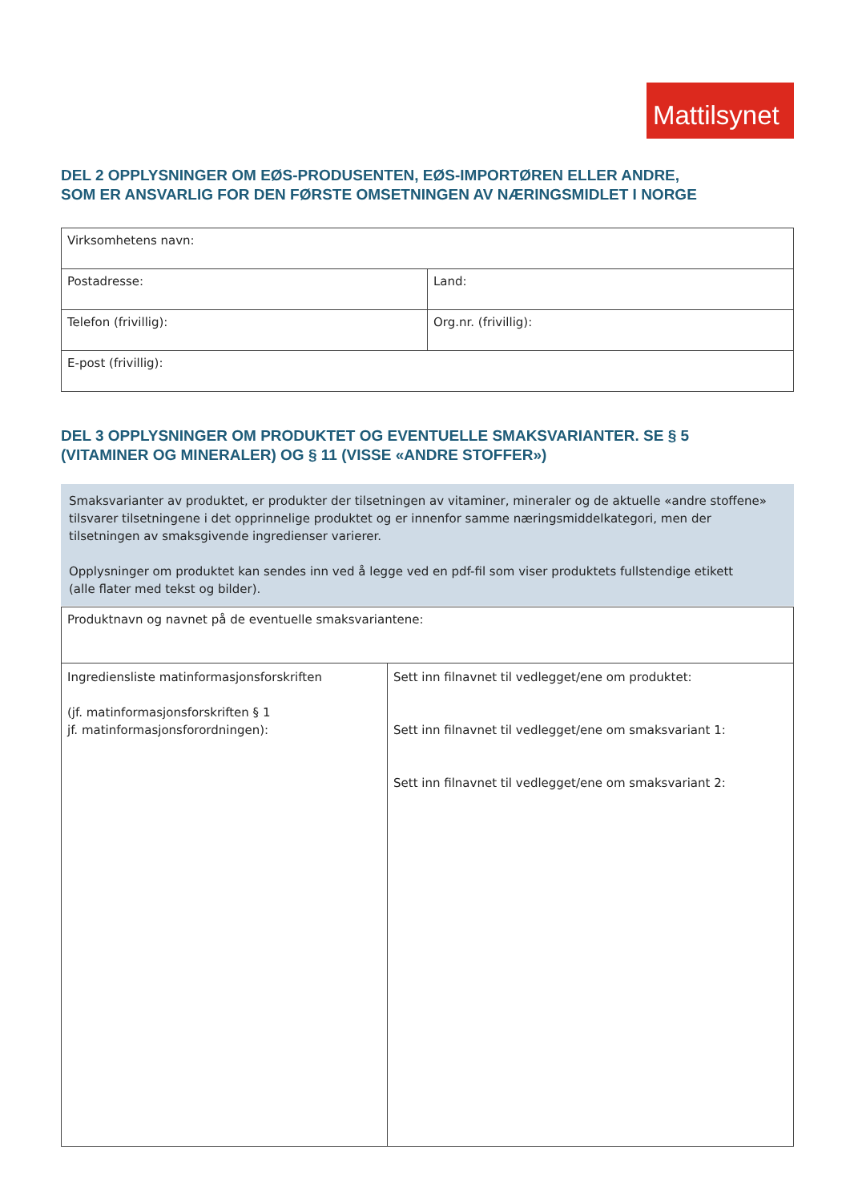Mattilsynet
DEL 2 OPPLYSNINGER OM EØS-PRODUSENTEN, EØS-IMPORTØREN ELLER ANDRE,
SOM ER ANSVARLIG FOR DEN FØRSTE OMSETNINGEN AV NÆRINGSMIDLET I NORGE
| Virksomhetens navn: | |
| Postadresse: | Land: |
| Telefon (frivillig): | Org.nr. (frivillig): |
| E-post (frivillig): | |
DEL 3 OPPLYSNINGER OM PRODUKTET OG EVENTUELLE SMAKSVARIANTER. SE § 5
(VITAMINER OG MINERALER) OG § 11 (VISSE «ANDRE STOFFER»)
Smaksvarianter av produktet, er produkter der tilsetningen av vitaminer, mineraler og de aktuelle «andre stoffene» tilsvarer tilsetningene i det opprinnelige produktet og er innenfor samme næringsmiddelkategori, men der tilsetningen av smaksgivende ingredienser varierer.
Opplysninger om produktet kan sendes inn ved å legge ved en pdf-fil som viser produktets fullstendige etikett
(alle flater med tekst og bilder).
| Produktnavn og navnet på de eventuelle smaksvariantene: | |
| Ingrediensliste matinformasjonsforskriften (jf. matinformasjonsforskriften § 1 jf. matinformasjonsforordningen): | Sett inn filnavnet til vedlegget/ene om produktet: Sett inn filnavnet til vedlegget/ene om smaksvariant 1: Sett inn filnavnet til vedlegget/ene om smaksvariant 2: |